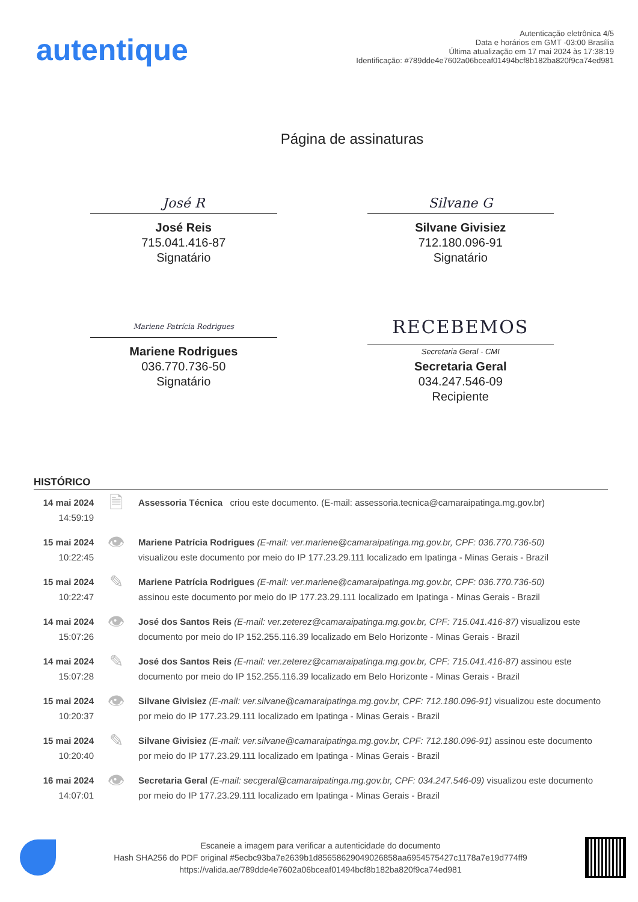autentique
Autenticação eletrônica 4/5
Data e horários em GMT -03:00 Brasília
Última atualização em 17 mai 2024 às 17:38:19
Identificação: #789dde4e7602a06bceaf01494bcf8b182ba820f9ca74ed981
Página de assinaturas
José R
José Reis
715.041.416-87
Signatário
Silvane G
Silvane Givisiez
712.180.096-91
Signatário
Mariene Patrícia Rodrigues
Mariene Rodrigues
036.770.736-50
Signatário
RECEBEMOS
Secretaria Geral - CMI
Secretaria Geral
034.247.546-09
Recipiente
HISTÓRICO
| 14 mai 2024 14:59:19 | 🗎 | Assessoria Técnica criou este documento. (E-mail: assessoria.tecnica@camaraipatinga.mg.gov.br) |
| 15 mai 2024 10:22:45 | 👁 | Mariene Patrícia Rodrigues (E-mail: ver.mariene@camaraipatinga.mg.gov.br, CPF: 036.770.736-50) visualizou este documento por meio do IP 177.23.29.111 localizado em Ipatinga - Minas Gerais - Brazil |
| 15 mai 2024 10:22:47 | ✎ | Mariene Patrícia Rodrigues (E-mail: ver.mariene@camaraipatinga.mg.gov.br, CPF: 036.770.736-50) assinou este documento por meio do IP 177.23.29.111 localizado em Ipatinga - Minas Gerais - Brazil |
| 14 mai 2024 15:07:26 | 👁 | José dos Santos Reis (E-mail: ver.zeterez@camaraipatinga.mg.gov.br, CPF: 715.041.416-87) visualizou este documento por meio do IP 152.255.116.39 localizado em Belo Horizonte - Minas Gerais - Brazil |
| 14 mai 2024 15:07:28 | ✎ | José dos Santos Reis (E-mail: ver.zeterez@camaraipatinga.mg.gov.br, CPF: 715.041.416-87) assinou este documento por meio do IP 152.255.116.39 localizado em Belo Horizonte - Minas Gerais - Brazil |
| 15 mai 2024 10:20:37 | 👁 | Silvane Givisiez (E-mail: ver.silvane@camaraipatinga.mg.gov.br, CPF: 712.180.096-91) visualizou este documento por meio do IP 177.23.29.111 localizado em Ipatinga - Minas Gerais - Brazil |
| 15 mai 2024 10:20:40 | ✎ | Silvane Givisiez (E-mail: ver.silvane@camaraipatinga.mg.gov.br, CPF: 712.180.096-91) assinou este documento por meio do IP 177.23.29.111 localizado em Ipatinga - Minas Gerais - Brazil |
| 16 mai 2024 14:07:01 | 👁 | Secretaria Geral (E-mail: secgeral@camaraipatinga.mg.gov.br, CPF: 034.247.546-09) visualizou este documento por meio do IP 177.23.29.111 localizado em Ipatinga - Minas Gerais - Brazil |
Escaneie a imagem para verificar a autenticidade do documento
Hash SHA256 do PDF original #5ecbc93ba7e2639b1d85658629049026858aa6954575427c1178a7e19d774ff9
https://valida.ae/789dde4e7602a06bceaf01494bcf8b182ba820f9ca74ed981